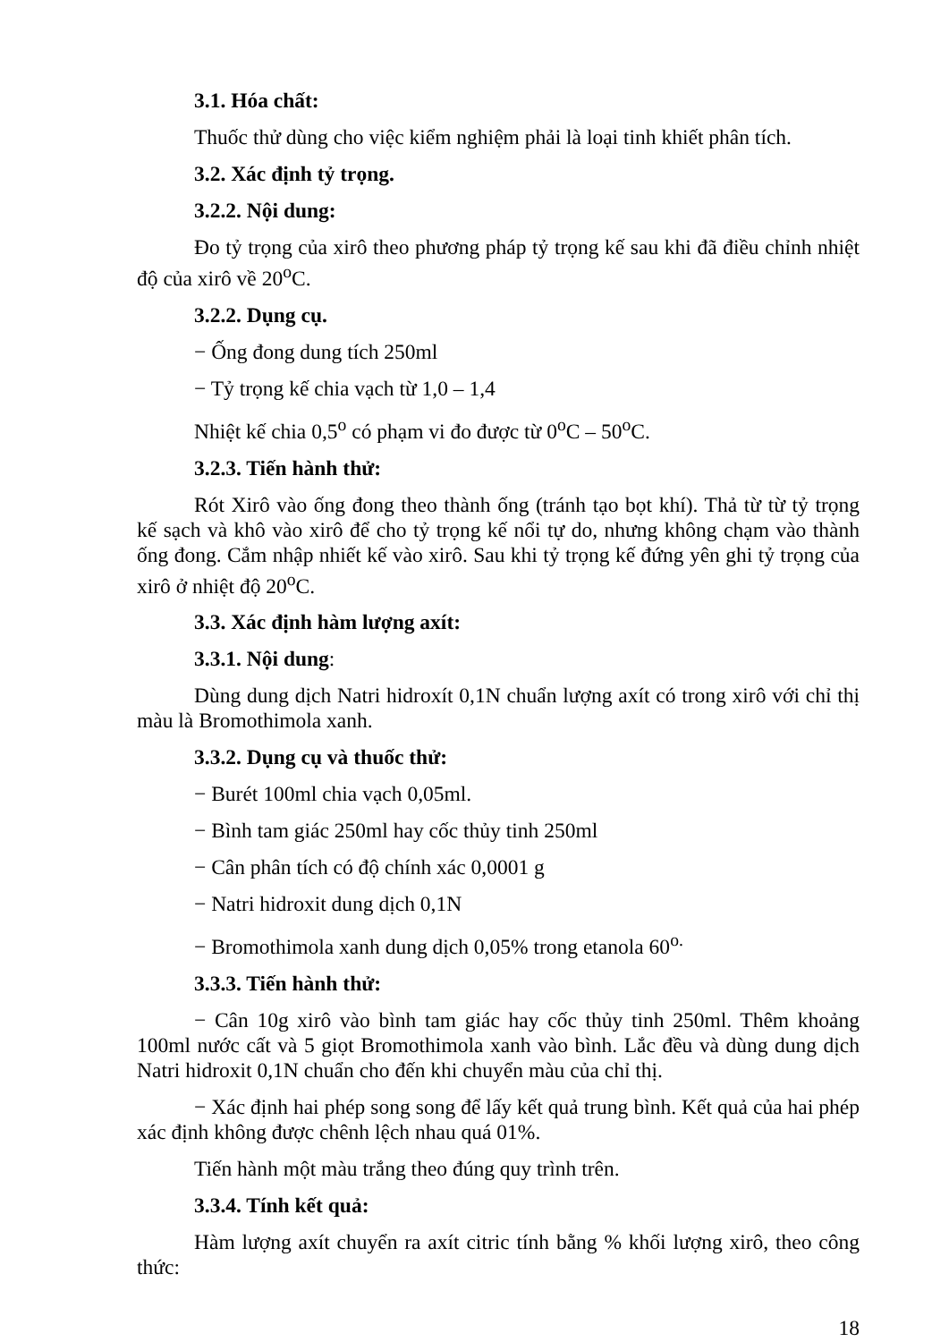3.1. Hóa chất:
Thuốc thử dùng cho việc kiểm nghiệm phải là loại tinh khiết phân tích.
3.2. Xác định tỷ trọng.
3.2.2. Nội dung:
Đo tỷ trọng của xirô theo phương pháp tỷ trọng kế sau khi đã điều chỉnh nhiệt độ của xirô về 20<sup>o</sup>C.
3.2.2. Dụng cụ.
− Ống đong dung tích 250ml
− Tỷ trọng kế chia vạch từ 1,0 – 1,4
Nhiệt kế chia 0,5<sup>o</sup> có phạm vi đo được từ 0<sup>o</sup>C – 50<sup>o</sup>C.
3.2.3. Tiến hành thử:
Rót Xirô vào ống đong theo thành ống (tránh tạo bọt khí). Thả từ từ tỷ trọng kế sạch và khô vào xirô để cho tỷ trọng kế nổi tự do, nhưng không chạm vào thành ống đong. Cắm nhập nhiết kế vào xirô. Sau khi tỷ trọng kế đứng yên ghi tỷ trọng của xirô ở nhiệt độ 20<sup>o</sup>C.
3.3. Xác định hàm lượng axít:
3.3.1. Nội dung:
Dùng dung dịch Natri hidroxít 0,1N chuẩn lượng axít có trong xirô với chỉ thị màu là Bromothimola xanh.
3.3.2. Dụng cụ và thuốc thử:
− Burét 100ml chia vạch 0,05ml.
− Bình tam giác 250ml hay cốc thủy tinh 250ml
− Cân phân tích có độ chính xác 0,0001 g
− Natri hidroxit dung dịch 0,1N
− Bromothimola xanh dung dịch 0,05% trong etanola 60<sup>o.</sup>
3.3.3. Tiến hành thử:
− Cân 10g xirô vào bình tam giác hay cốc thủy tinh 250ml. Thêm khoảng 100ml nước cất và 5 giọt Bromothimola xanh vào bình. Lắc đều và dùng dung dịch Natri hidroxit 0,1N chuẩn cho đến khi chuyển màu của chỉ thị.
− Xác định hai phép song song để lấy kết quả trung bình. Kết quả của hai phép xác định không được chênh lệch nhau quá 01%.
Tiến hành một màu trắng theo đúng quy trình trên.
3.3.4. Tính kết quả:
Hàm lượng axít chuyển ra axít citric tính bằng % khối lượng xirô, theo công thức:
18